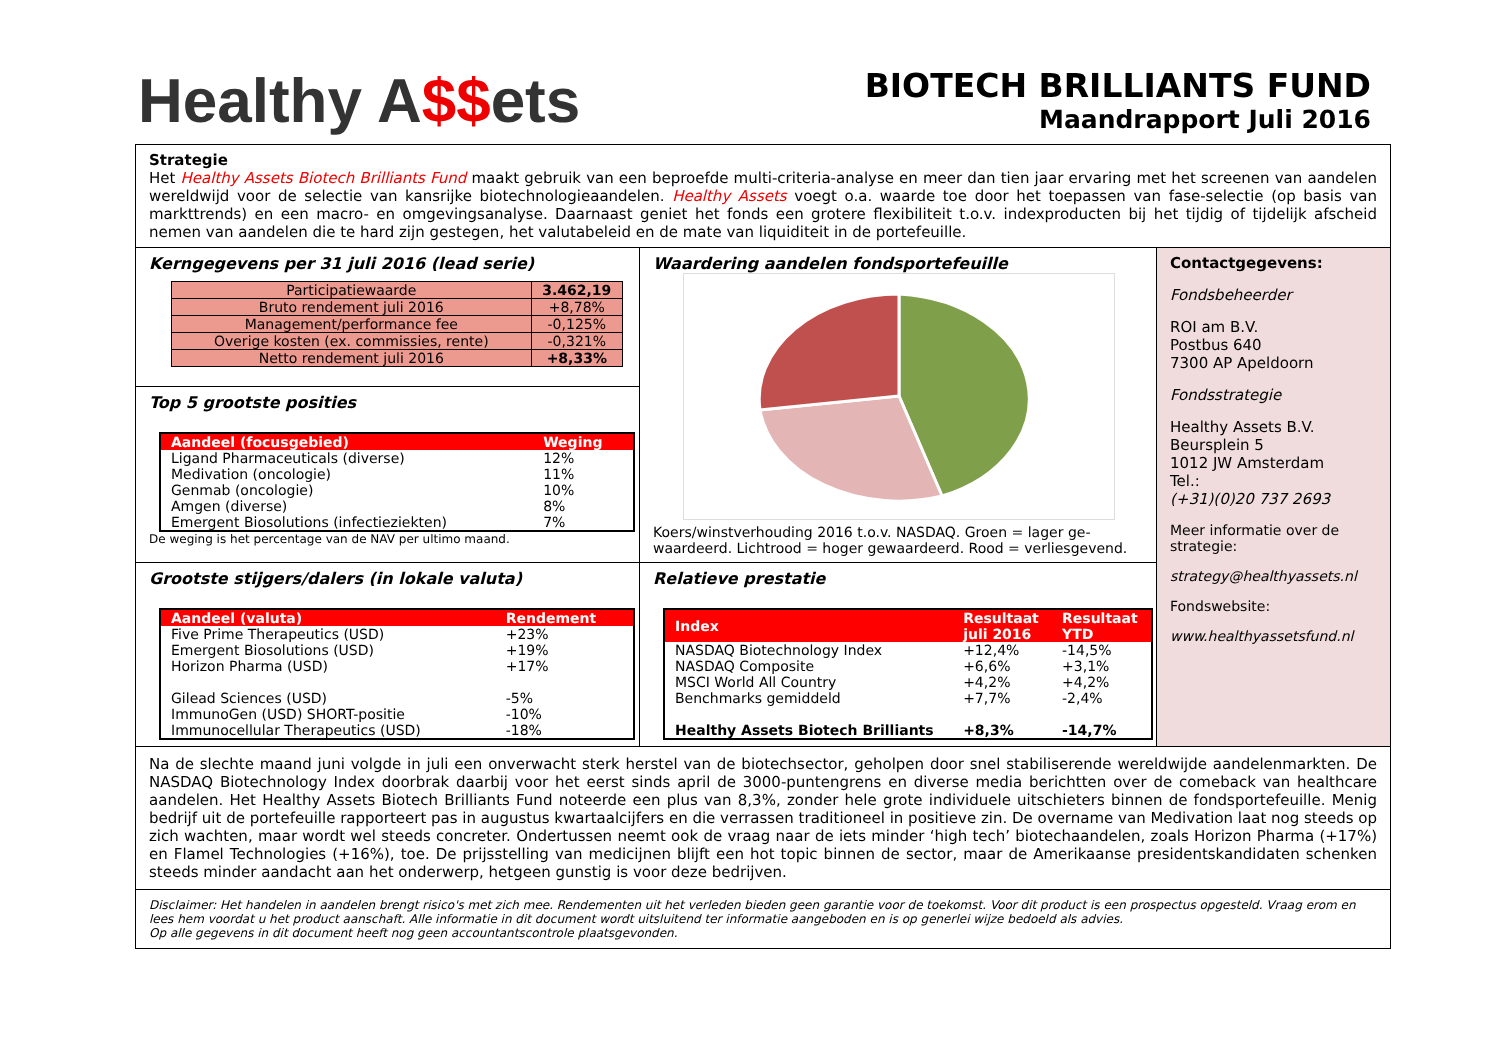Healthy A$$ets
BIOTECH BRILLIANTS FUND
Maandrapport Juli 2016
Strategie
Het Healthy Assets Biotech Brilliants Fund maakt gebruik van een beproefde multi-criteria-analyse en meer dan tien jaar ervaring met het screenen van aandelen wereldwijd voor de selectie van kansrijke biotechnologieaandelen. Healthy Assets voegt o.a. waarde toe door het toepassen van fase-selectie (op basis van markttrends) en een macro- en omgevingsanalyse. Daarnaast geniet het fonds een grotere flexibiliteit t.o.v. indexproducten bij het tijdig of tijdelijk afscheid nemen van aandelen die te hard zijn gestegen, het valutabeleid en de mate van liquiditeit in de portefeuille.
Kerngegevens per 31 juli 2016 (lead serie)
| Participatiewaarde | 3.462,19 |
| Bruto rendement juli 2016 | +8,78% |
| Management/performance fee | -0,125% |
| Overige kosten (ex. commissies, rente) | -0,321% |
| Netto rendement juli 2016 | +8,33% |
Top 5 grootste posities
| Aandeel (focusgebied) | Weging |
| --- | --- |
| Ligand Pharmaceuticals (diverse) | 12% |
| Medivation (oncologie) | 11% |
| Genmab (oncologie) | 10% |
| Amgen (diverse) | 8% |
| Emergent Biosolutions (infectieziekten) | 7% |
De weging is het percentage van de NAV per ultimo maand.
Grootste stijgers/dalers (in lokale valuta)
| Aandeel (valuta) | Rendement |
| --- | --- |
| Five Prime Therapeutics (USD) | +23% |
| Emergent Biosolutions (USD) | +19% |
| Horizon Pharma (USD) | +17% |
| Gilead Sciences (USD) | -5% |
| ImmunoGen (USD) SHORT-positie | -10% |
| Immunocellular Therapeutics (USD) | -18% |
Waardering aandelen fondsportefeuille
Koers/winstverhouding 2016 t.o.v. NASDAQ. Groen = lager ge-waardeerd. Lichtrood = hoger gewaardeerd. Rood = verliesgevend.
Relatieve prestatie
| Index | Resultaat juli 2016 | Resultaat YTD |
| --- | --- | --- |
| NASDAQ Biotechnology Index | +12,4% | -14,5% |
| NASDAQ Composite | +6,6% | +3,1% |
| MSCI World All Country | +4,2% | +4,2% |
| Benchmarks gemiddeld | +7,7% | -2,4% |
| Healthy Assets Biotech Brilliants | +8,3% | -14,7% |
Contactgegevens:
Fondsbeheerder
ROI am B.V.
Postbus 640
7300 AP Apeldoorn
Fondsstrategie
Healthy Assets B.V.
Beursplein 5
1012 JW Amsterdam
Tel.:
(+31)(0)20 737 2693
Meer informatie over de strategie:
strategy@healthyassets.nl
Fondswebsite:
www.healthyassetsfund.nl
Na de slechte maand juni volgde in juli een onverwacht sterk herstel van de biotechsector, geholpen door snel stabiliserende wereldwijde aandelenmarkten. De NASDAQ Biotechnology Index doorbrak daarbij voor het eerst sinds april de 3000-puntengrens en diverse media berichtten over de comeback van healthcare aandelen. Het Healthy Assets Biotech Brilliants Fund noteerde een plus van 8,3%, zonder hele grote individuele uitschieters binnen de fondsportefeuille. Menig bedrijf uit de portefeuille rapporteert pas in augustus kwartaalcijfers en die verrassen traditioneel in positieve zin. De overname van Medivation laat nog steeds op zich wachten, maar wordt wel steeds concreter. Ondertussen neemt ook de vraag naar de iets minder ‘high tech’ biotechaandelen, zoals Horizon Pharma (+17%) en Flamel Technologies (+16%), toe. De prijsstelling van medicijnen blijft een hot topic binnen de sector, maar de Amerikaanse presidentskandidaten schenken steeds minder aandacht aan het onderwerp, hetgeen gunstig is voor deze bedrijven.
Disclaimer: Het handelen in aandelen brengt risico's met zich mee. Rendementen uit het verleden bieden geen garantie voor de toekomst. Voor dit product is een prospectus opgesteld. Vraag erom en lees hem voordat u het product aanschaft. Alle informatie in dit document wordt uitsluitend ter informatie aangeboden en is op generlei wijze bedoeld als advies.
Op alle gegevens in dit document heeft nog geen accountantscontrole plaatsgevonden.